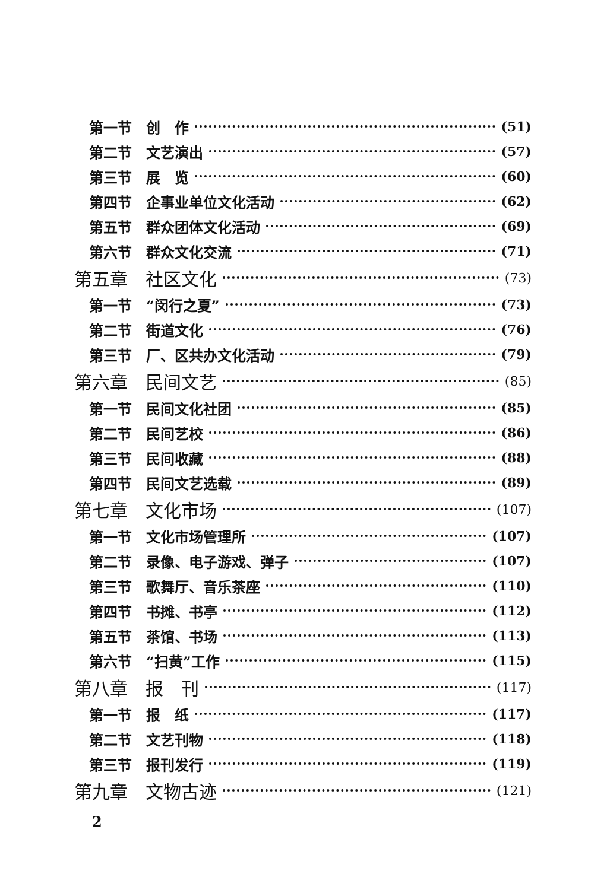第一节　创　作 (51)
第二节　文艺演出 (57)
第三节　展　览 (60)
第四节　企事业单位文化活动 (62)
第五节　群众团体文化活动 (69)
第六节　群众文化交流 (71)
第五章　社区文化 (73)
第一节　“闵行之夏” (73)
第二节　街道文化 (76)
第三节　厂、区共办文化活动 (79)
第六章　民间文艺 (85)
第一节　民间文化社团 (85)
第二节　民间艺校 (86)
第三节　民间收藏 (88)
第四节　民间文艺选载 (89)
第七章　文化市场 (107)
第一节　文化市场管理所 (107)
第二节　录像、电子游戏、弹子 (107)
第三节　歌舞厅、音乐茶座 (110)
第四节　书摊、书亭 (112)
第五节　茶馆、书场 (113)
第六节　“扫黄”工作 (115)
第八章　报　刊 (117)
第一节　报　纸 (117)
第二节　文艺刊物 (118)
第三节　报刊发行 (119)
第九章　文物古迹 (121)
2